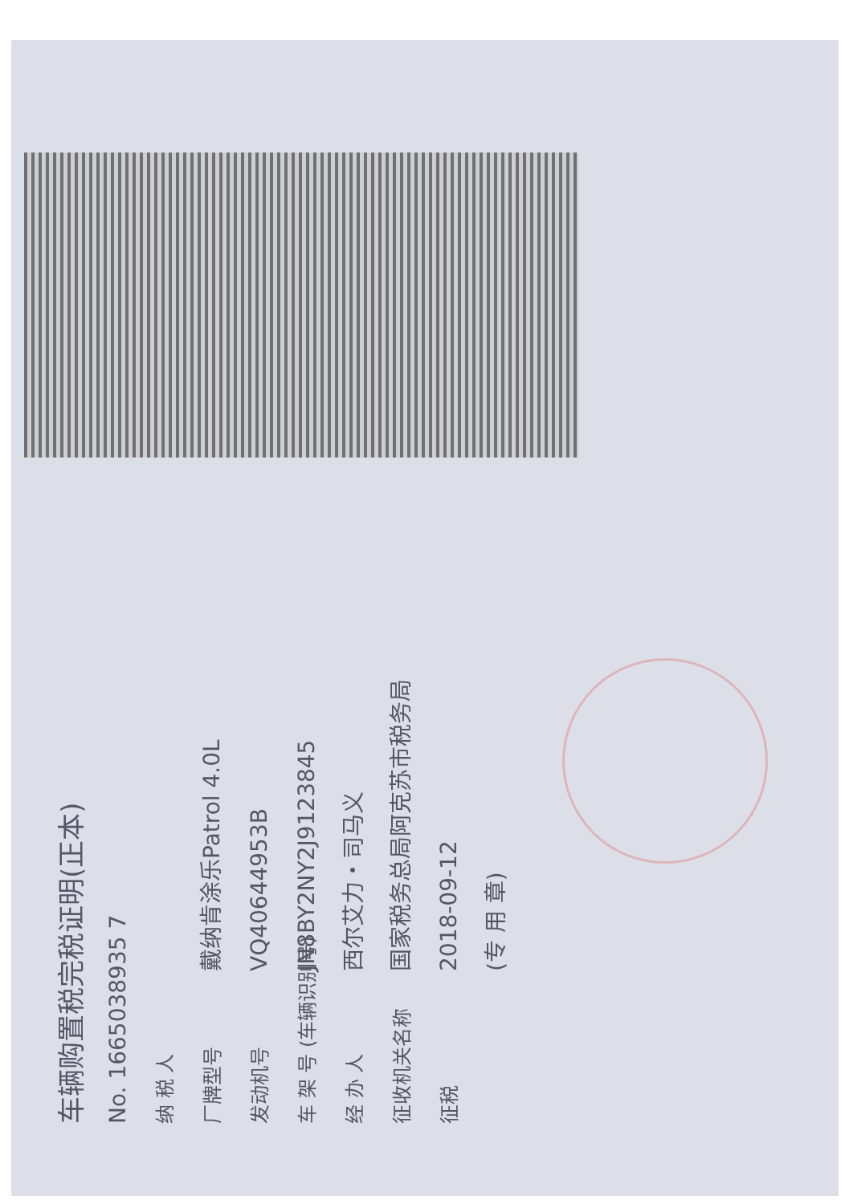车辆购置税完税证明(正本)
No. 1665038935 7
纳 税 人
厂牌型号 戴纳肯涂乐Patrol 4.0L
发动机号 VQ40644953B
车 架 号 (车辆识别号) JN8BY2NY2J9123845
经 办 人 西尔艾力・司马义
征收机关名称 国家税务总局阿克苏市税务局
征税 2018-09-12
(专 用 章)